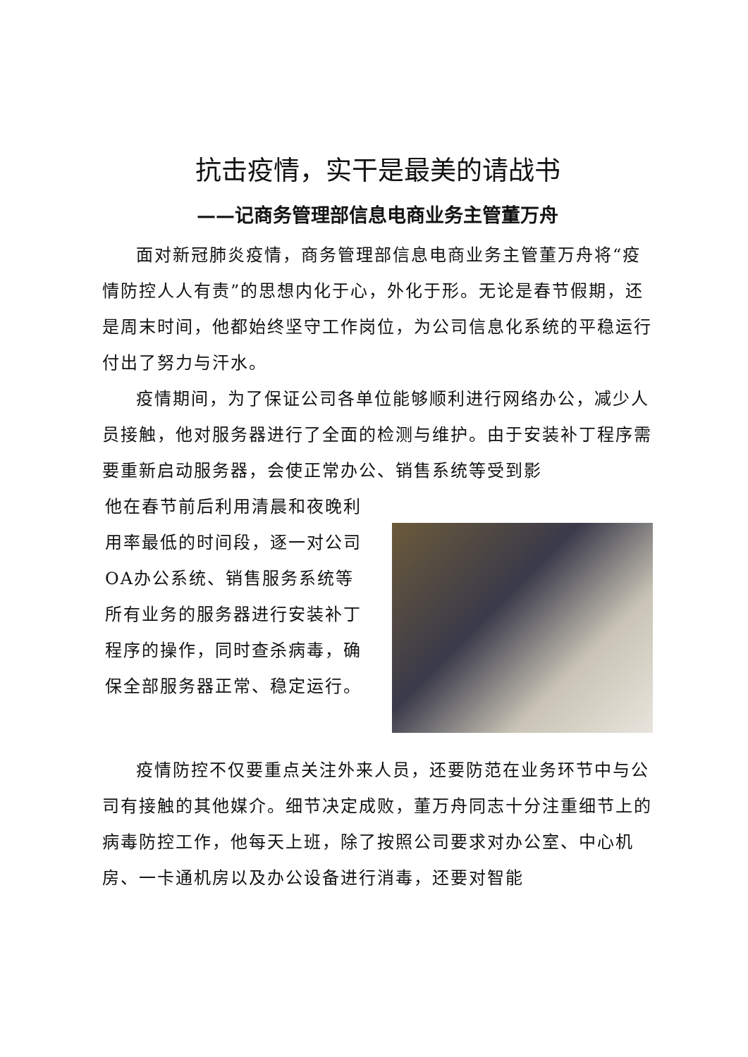抗击疫情，实干是最美的请战书
——记商务管理部信息电商业务主管董万舟
面对新冠肺炎疫情，商务管理部信息电商业务主管董万舟将“疫情防控人人有责”的思想内化于心，外化于形。无论是春节假期，还是周末时间，他都始终坚守工作岗位，为公司信息化系统的平稳运行付出了努力与汗水。
疫情期间，为了保证公司各单位能够顺利进行网络办公，减少人员接触，他对服务器进行了全面的检测与维护。由于安装补丁程序需要重新启动服务器，会使正常办公、销售系统等受到影
他在春节前后利用清晨和夜晚利用率最低的时间段，逐一对公司OA办公系统、销售服务系统等所有业务的服务器进行安装补丁程序的操作，同时查杀病毒，确保全部服务器正常、稳定运行。
疫情防控不仅要重点关注外来人员，还要防范在业务环节中与公司有接触的其他媒介。细节决定成败，董万舟同志十分注重细节上的病毒防控工作，他每天上班，除了按照公司要求对办公室、中心机房、一卡通机房以及办公设备进行消毒，还要对智能